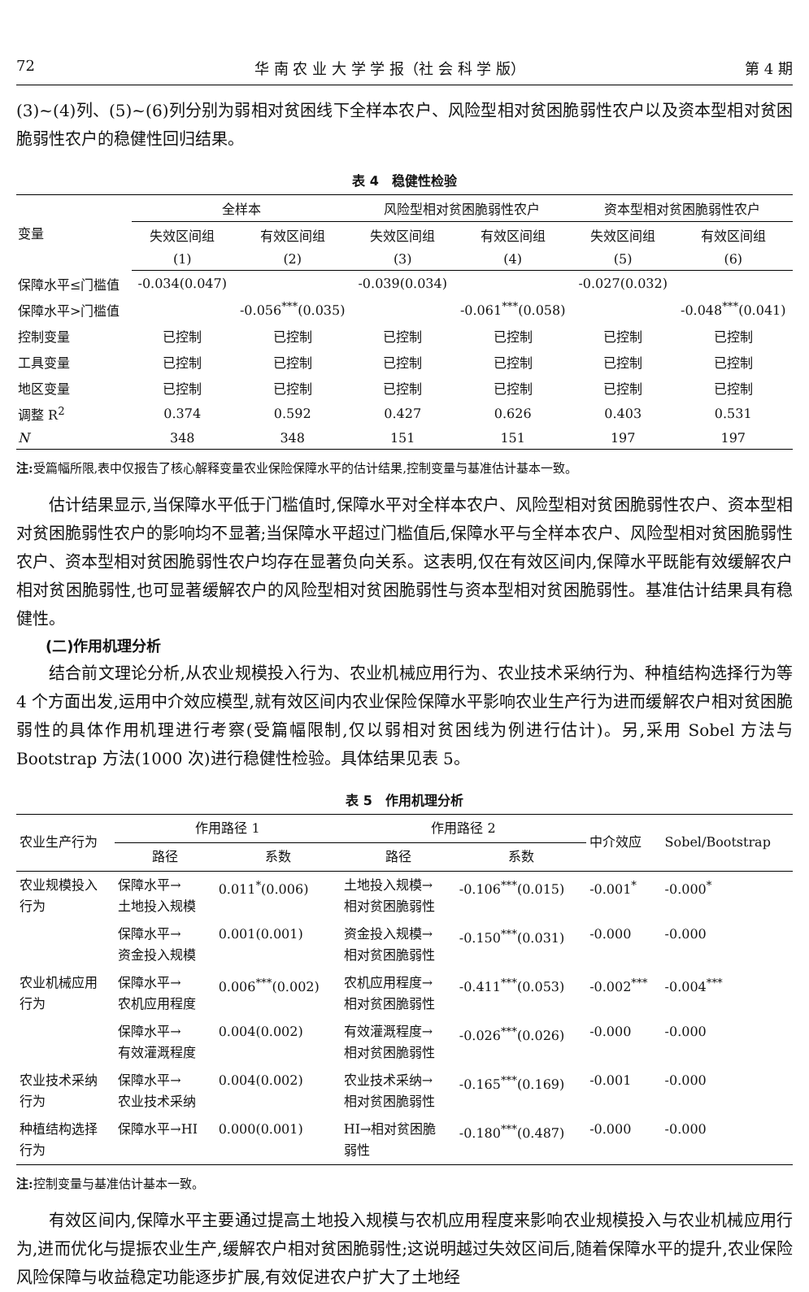72 华 南 农 业 大 学 学 报（社 会 科 学 版） 第 4 期
(3)~(4)列、(5)~(6)列分别为弱相对贫困线下全样本农户、风险型相对贫困脆弱性农户以及资本型相对贫困脆弱性农户的稳健性回归结果。
表 4　稳健性检验
| 变量 | 全样本 | | 风险型相对贫困脆弱性农户 | | 资本型相对贫困脆弱性农户 | |
| --- | --- | --- | --- | --- | --- | --- |
| | 失效区间组 | 有效区间组 | 失效区间组 | 有效区间组 | 失效区间组 | 有效区间组 |
| | (1) | (2) | (3) | (4) | (5) | (6) |
| 保障水平≤门槛值 | -0.034(0.047) | | -0.039(0.034) | | -0.027(0.032) | |
| 保障水平>门槛值 | | -0.056<sup>***</sup>(0.035) | | -0.061<sup>***</sup>(0.058) | | -0.048<sup>***</sup>(0.041) |
| 控制变量 | 已控制 | 已控制 | 已控制 | 已控制 | 已控制 | 已控制 |
| 工具变量 | 已控制 | 已控制 | 已控制 | 已控制 | 已控制 | 已控制 |
| 地区变量 | 已控制 | 已控制 | 已控制 | 已控制 | 已控制 | 已控制 |
| 调整 R<sup>2</sup> | 0.374 | 0.592 | 0.427 | 0.626 | 0.403 | 0.531 |
| N | 348 | 348 | 151 | 151 | 197 | 197 |
注: 受篇幅所限,表中仅报告了核心解释变量农业保险保障水平的估计结果,控制变量与基准估计基本一致。
估计结果显示,当保障水平低于门槛值时,保障水平对全样本农户、风险型相对贫困脆弱性农户、资本型相对贫困脆弱性农户的影响均不显著;当保障水平超过门槛值后,保障水平与全样本农户、风险型相对贫困脆弱性农户、资本型相对贫困脆弱性农户均存在显著负向关系。这表明,仅在有效区间内,保障水平既能有效缓解农户相对贫困脆弱性,也可显著缓解农户的风险型相对贫困脆弱性与资本型相对贫困脆弱性。基准估计结果具有稳健性。
(二)作用机理分析
结合前文理论分析,从农业规模投入行为、农业机械应用行为、农业技术采纳行为、种植结构选择行为等 4 个方面出发,运用中介效应模型,就有效区间内农业保险保障水平影响农业生产行为进而缓解农户相对贫困脆弱性的具体作用机理进行考察(受篇幅限制,仅以弱相对贫困线为例进行估计)。另,采用 Sobel 方法与 Bootstrap 方法(1000 次)进行稳健性检验。具体结果见表 5。
表 5　作用机理分析
| 农业生产行为 | 作用路径 1 | | 作用路径 2 | | 中介效应 | Sobel/Bootstrap |
| --- | --- | --- | --- | --- | --- | --- |
| | 路径 | 系数 | 路径 | 系数 | | |
| 农业规模投入 行为 | 保障水平→ 土地投入规模 | 0.011<sup>*</sup>(0.006) | 土地投入规模→ 相对贫困脆弱性 | -0.106<sup>***</sup>(0.015) | -0.001<sup>*</sup> | -0.000<sup>*</sup> |
| | 保障水平→ 资金投入规模 | 0.001(0.001) | 资金投入规模→ 相对贫困脆弱性 | -0.150<sup>***</sup>(0.031) | -0.000 | -0.000 |
| 农业机械应用 行为 | 保障水平→ 农机应用程度 | 0.006<sup>***</sup>(0.002) | 农机应用程度→ 相对贫困脆弱性 | -0.411<sup>***</sup>(0.053) | -0.002<sup>***</sup> | -0.004<sup>***</sup> |
| | 保障水平→ 有效灌溉程度 | 0.004(0.002) | 有效灌溉程度→ 相对贫困脆弱性 | -0.026<sup>***</sup>(0.026) | -0.000 | -0.000 |
| 农业技术采纳 行为 | 保障水平→ 农业技术采纳 | 0.004(0.002) | 农业技术采纳→ 相对贫困脆弱性 | -0.165<sup>***</sup>(0.169) | -0.001 | -0.000 |
| 种植结构选择 行为 | 保障水平→HI | 0.000(0.001) | HI→相对贫困脆 弱性 | -0.180<sup>***</sup>(0.487) | -0.000 | -0.000 |
注: 控制变量与基准估计基本一致。
有效区间内,保障水平主要通过提高土地投入规模与农机应用程度来影响农业规模投入与农业机械应用行为,进而优化与提振农业生产,缓解农户相对贫困脆弱性;这说明越过失效区间后,随着保障水平的提升,农业保险风险保障与收益稳定功能逐步扩展,有效促进农户扩大了土地经